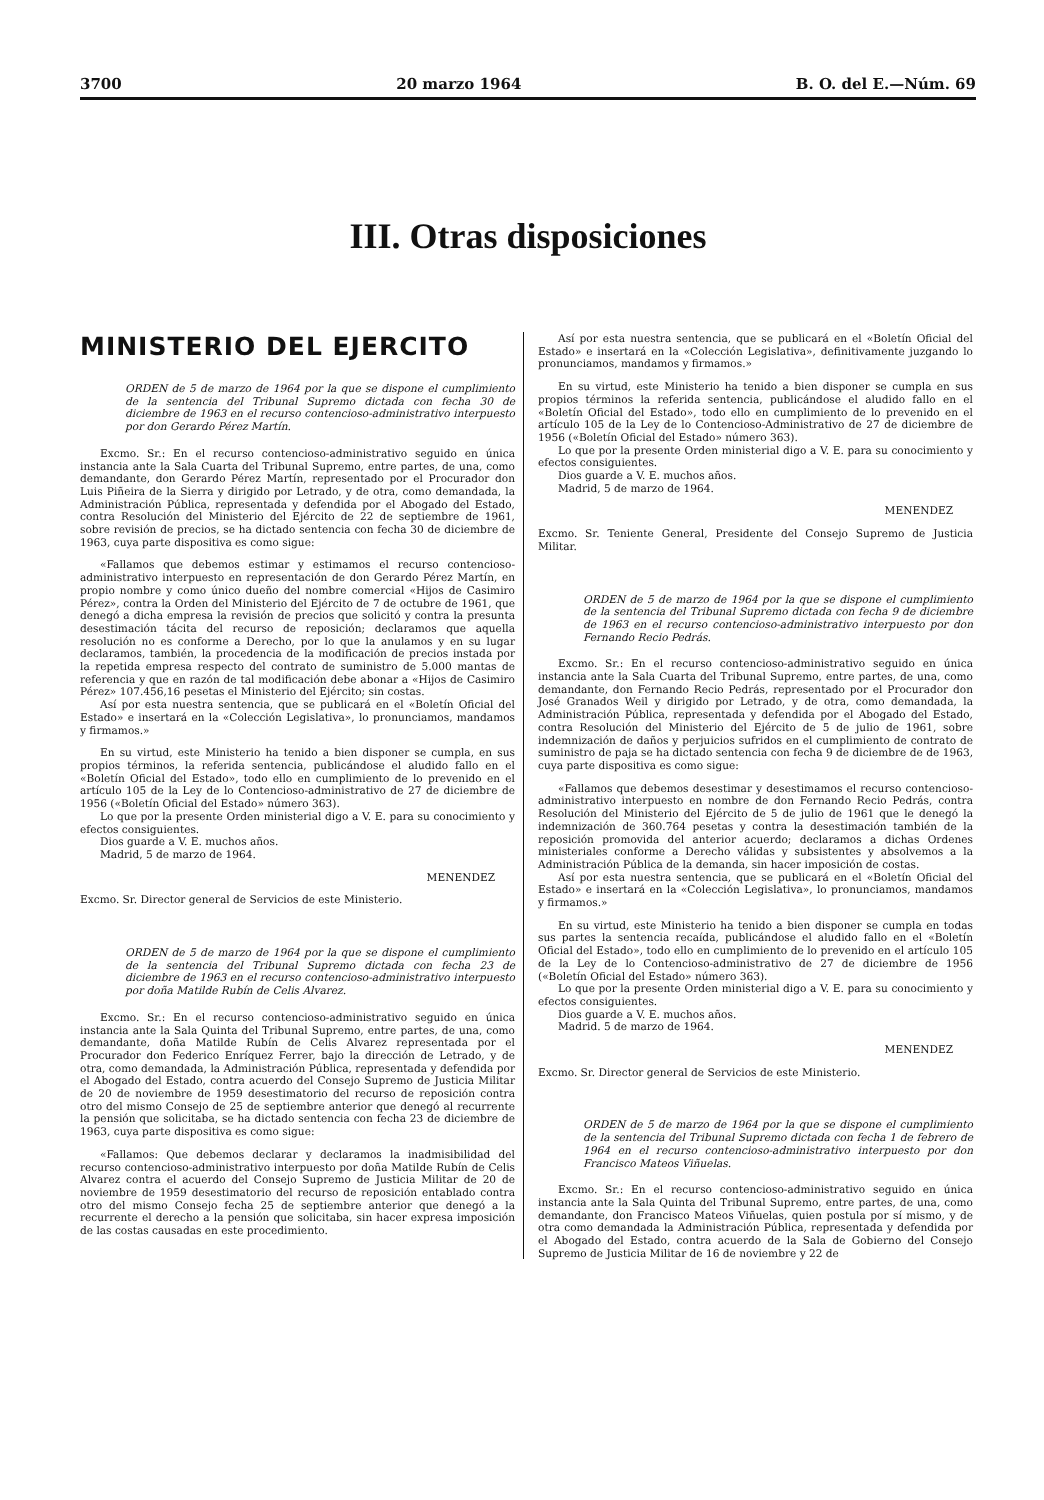3700 20 marzo 1964 B. O. del E.—Núm. 69
III. Otras disposiciones
MINISTERIO DEL EJERCITO
ORDEN de 5 de marzo de 1964 por la que se dispone el cumplimiento de la sentencia del Tribunal Supremo dictada con fecha 30 de diciembre de 1963 en el recurso contencioso-administrativo interpuesto por don Gerardo Pérez Martín.
Excmo. Sr.: En el recurso contencioso-administrativo seguido en única instancia ante la Sala Cuarta del Tribunal Supremo, entre partes, de una, como demandante, don Gerardo Pérez Martín, representado por el Procurador don Luis Piñeira de la Sierra y dirigido por Letrado, y de otra, como demandada, la Administración Pública, representada y defendida por el Abogado del Estado, contra Resolución del Ministerio del Ejército de 22 de septiembre de 1961, sobre revisión de precios, se ha dictado sentencia con fecha 30 de diciembre de 1963, cuya parte dispositiva es como sigue:
«Fallamos que debemos estimar y estimamos el recurso contencioso-administrativo interpuesto en representación de don Gerardo Pérez Martín, en propio nombre y como único dueño del nombre comercial «Hijos de Casimiro Pérez», contra la Orden del Ministerio del Ejército de 7 de octubre de 1961, que denegó a dicha empresa la revisión de precios que solicitó y contra la presunta desestimación tácita del recurso de reposición; declaramos que aquella resolución no es conforme a Derecho, por lo que la anulamos y en su lugar declaramos, también, la procedencia de la modificación de precios instada por la repetida empresa respecto del contrato de suministro de 5.000 mantas de referencia y que en razón de tal modificación debe abonar a «Hijos de Casimiro Pérez» 107.456,16 pesetas el Ministerio del Ejército; sin costas.
Así por esta nuestra sentencia, que se publicará en el «Boletín Oficial del Estado» e insertará en la «Colección Legislativa», lo pronunciamos, mandamos y firmamos.»
En su virtud, este Ministerio ha tenido a bien disponer se cumpla, en sus propios términos, la referida sentencia, publicándose el aludido fallo en el «Boletín Oficial del Estado», todo ello en cumplimiento de lo prevenido en el artículo 105 de la Ley de lo Contencioso-administrativo de 27 de diciembre de 1956 («Boletín Oficial del Estado» número 363).
Lo que por la presente Orden ministerial digo a V. E. para su conocimiento y efectos consiguientes.
Dios guarde a V. E. muchos años.
Madrid, 5 de marzo de 1964.
MENENDEZ
Excmo. Sr. Director general de Servicios de este Ministerio.
ORDEN de 5 de marzo de 1964 por la que se dispone el cumplimiento de la sentencia del Tribunal Supremo dictada con fecha 23 de diciembre de 1963 en el recurso contencioso-administrativo interpuesto por doña Matilde Rubín de Celis Alvarez.
Excmo. Sr.: En el recurso contencioso-administrativo seguido en única instancia ante la Sala Quinta del Tribunal Supremo, entre partes, de una, como demandante, doña Matilde Rubín de Celis Alvarez representada por el Procurador don Federico Enríquez Ferrer, bajo la dirección de Letrado, y de otra, como demandada, la Administración Pública, representada y defendida por el Abogado del Estado, contra acuerdo del Consejo Supremo de Justicia Militar de 20 de noviembre de 1959 desestimatorio del recurso de reposición contra otro del mismo Consejo de 25 de septiembre anterior que denegó al recurrente la pensión que solicitaba, se ha dictado sentencia con fecha 23 de diciembre de 1963, cuya parte dispositiva es como sigue:
«Fallamos: Que debemos declarar y declaramos la inadmisibilidad del recurso contencioso-administrativo interpuesto por doña Matilde Rubín de Celis Alvarez contra el acuerdo del Consejo Supremo de Justicia Militar de 20 de noviembre de 1959 desestimatorio del recurso de reposición entablado contra otro del mismo Consejo fecha 25 de septiembre anterior que denegó a la recurrente el derecho a la pensión que solicitaba, sin hacer expresa imposición de las costas causadas en este procedimiento.
Así por esta nuestra sentencia, que se publicará en el «Boletín Oficial del Estado» e insertará en la «Colección Legislativa», definitivamente juzgando lo pronunciamos, mandamos y firmamos.»
En su virtud, este Ministerio ha tenido a bien disponer se cumpla en sus propios términos la referida sentencia, publicándose el aludido fallo en el «Boletín Oficial del Estado», todo ello en cumplimiento de lo prevenido en el artículo 105 de la Ley de lo Contencioso-Administrativo de 27 de diciembre de 1956 («Boletín Oficial del Estado» número 363).
Lo que por la presente Orden ministerial digo a V. E. para su conocimiento y efectos consiguientes.
Dios guarde a V. E. muchos años.
Madrid, 5 de marzo de 1964.
MENENDEZ
Excmo. Sr. Teniente General, Presidente del Consejo Supremo de Justicia Militar.
ORDEN de 5 de marzo de 1964 por la que se dispone el cumplimiento de la sentencia del Tribunal Supremo dictada con fecha 9 de diciembre de 1963 en el recurso contencioso-administrativo interpuesto por don Fernando Recio Pedrás.
Excmo. Sr.: En el recurso contencioso-administrativo seguido en única instancia ante la Sala Cuarta del Tribunal Supremo, entre partes, de una, como demandante, don Fernando Recio Pedrás, representado por el Procurador don José Granados Weil y dirigido por Letrado, y de otra, como demandada, la Administración Pública, representada y defendida por el Abogado del Estado, contra Resolución del Ministerio del Ejército de 5 de julio de 1961, sobre indemnización de daños y perjuicios sufridos en el cumplimiento de contrato de suministro de paja se ha dictado sentencia con fecha 9 de diciembre de de 1963, cuya parte dispositiva es como sigue:
«Fallamos que debemos desestimar y desestimamos el recurso contencioso-administrativo interpuesto en nombre de don Fernando Recio Pedrás, contra Resolución del Ministerio del Ejército de 5 de julio de 1961 que le denegó la indemnización de 360.764 pesetas y contra la desestimación también de la reposición promovida del anterior acuerdo; declaramos a dichas Ordenes ministeriales conforme a Derecho válidas y subsistentes y absolvemos a la Administración Pública de la demanda, sin hacer imposición de costas.
Así por esta nuestra sentencia, que se publicará en el «Boletín Oficial del Estado» e insertará en la «Colección Legislativa», lo pronunciamos, mandamos y firmamos.»
En su virtud, este Ministerio ha tenido a bien disponer se cumpla en todas sus partes la sentencia recaída, publicándose el aludido fallo en el «Boletín Oficial del Estado», todo ello en cumplimiento de lo prevenido en el artículo 105 de la Ley de lo Contencioso-administrativo de 27 de diciembre de 1956 («Boletín Oficial del Estado» número 363).
Lo que por la presente Orden ministerial digo a V. E. para su conocimiento y efectos consiguientes.
Dios guarde a V. E. muchos años.
Madrid. 5 de marzo de 1964.
MENENDEZ
Excmo. Sr. Director general de Servicios de este Ministerio.
ORDEN de 5 de marzo de 1964 por la que se dispone el cumplimiento de la sentencia del Tribunal Supremo dictada con fecha 1 de febrero de 1964 en el recurso contencioso-administrativo interpuesto por don Francisco Mateos Viñuelas.
Excmo. Sr.: En el recurso contencioso-administrativo seguido en única instancia ante la Sala Quinta del Tribunal Supremo, entre partes, de una, como demandante, don Francisco Mateos Viñuelas, quien postula por sí mismo, y de otra como demandada la Administración Pública, representada y defendida por el Abogado del Estado, contra acuerdo de la Sala de Gobierno del Consejo Supremo de Justicia Militar de 16 de noviembre y 22 de